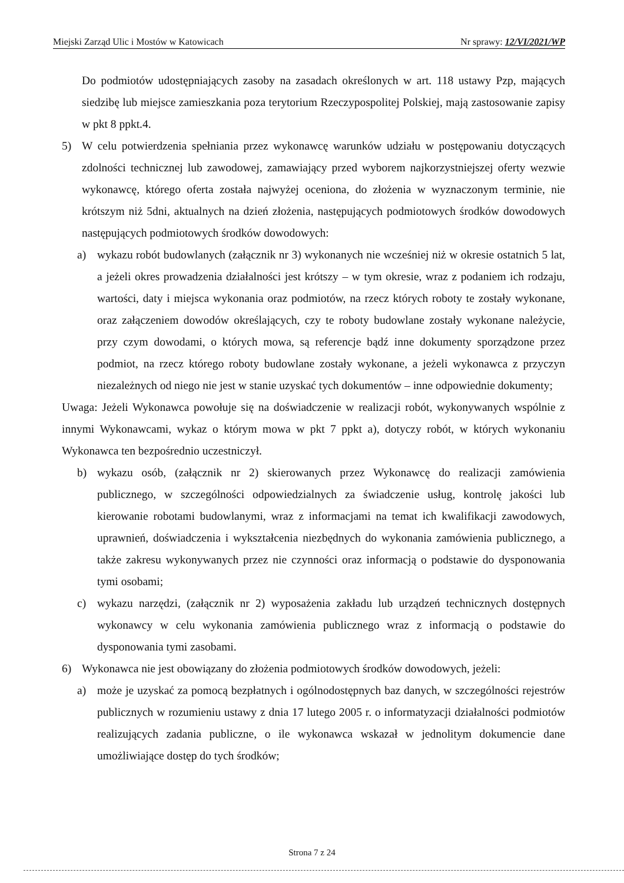Miejski Zarząd Ulic i Mostów w Katowicach Nr sprawy: 12/VI/2021/WP
Do podmiotów udostępniających zasoby na zasadach określonych w art. 118 ustawy Pzp, mających siedzibę lub miejsce zamieszkania poza terytorium Rzeczypospolitej Polskiej, mają zastosowanie zapisy w pkt 8 ppkt.4.
5) W celu potwierdzenia spełniania przez wykonawcę warunków udziału w postępowaniu dotyczących zdolności technicznej lub zawodowej, zamawiający przed wyborem najkorzystniejszej oferty wezwie wykonawcę, którego oferta została najwyżej oceniona, do złożenia w wyznaczonym terminie, nie krótszym niż 5dni, aktualnych na dzień złożenia, następujących podmiotowych środków dowodowych następujących podmiotowych środków dowodowych:
a) wykazu robót budowlanych (załącznik nr 3) wykonanych nie wcześniej niż w okresie ostatnich 5 lat, a jeżeli okres prowadzenia działalności jest krótszy – w tym okresie, wraz z podaniem ich rodzaju, wartości, daty i miejsca wykonania oraz podmiotów, na rzecz których roboty te zostały wykonane, oraz załączeniem dowodów określających, czy te roboty budowlane zostały wykonane należycie, przy czym dowodami, o których mowa, są referencje bądź inne dokumenty sporządzone przez podmiot, na rzecz którego roboty budowlane zostały wykonane, a jeżeli wykonawca z przyczyn niezależnych od niego nie jest w stanie uzyskać tych dokumentów – inne odpowiednie dokumenty;
Uwaga: Jeżeli Wykonawca powołuje się na doświadczenie w realizacji robót, wykonywanych wspólnie z innymi Wykonawcami, wykaz o którym mowa w pkt 7 ppkt a), dotyczy robót, w których wykonaniu Wykonawca ten bezpośrednio uczestniczył.
b) wykazu osób, (załącznik nr 2) skierowanych przez Wykonawcę do realizacji zamówienia publicznego, w szczególności odpowiedzialnych za świadczenie usług, kontrolę jakości lub kierowanie robotami budowlanymi, wraz z informacjami na temat ich kwalifikacji zawodowych, uprawnień, doświadczenia i wykształcenia niezbędnych do wykonania zamówienia publicznego, a także zakresu wykonywanych przez nie czynności oraz informacją o podstawie do dysponowania tymi osobami;
c) wykazu narzędzi, (załącznik nr 2) wyposażenia zakładu lub urządzeń technicznych dostępnych wykonawcy w celu wykonania zamówienia publicznego wraz z informacją o podstawie do dysponowania tymi zasobami.
6) Wykonawca nie jest obowiązany do złożenia podmiotowych środków dowodowych, jeżeli:
a) może je uzyskać za pomocą bezpłatnych i ogólnodostępnych baz danych, w szczególności rejestrów publicznych w rozumieniu ustawy z dnia 17 lutego 2005 r. o informatyzacji działalności podmiotów realizujących zadania publiczne, o ile wykonawca wskazał w jednolitym dokumencie dane umożliwiające dostęp do tych środków;
Strona 7 z 24